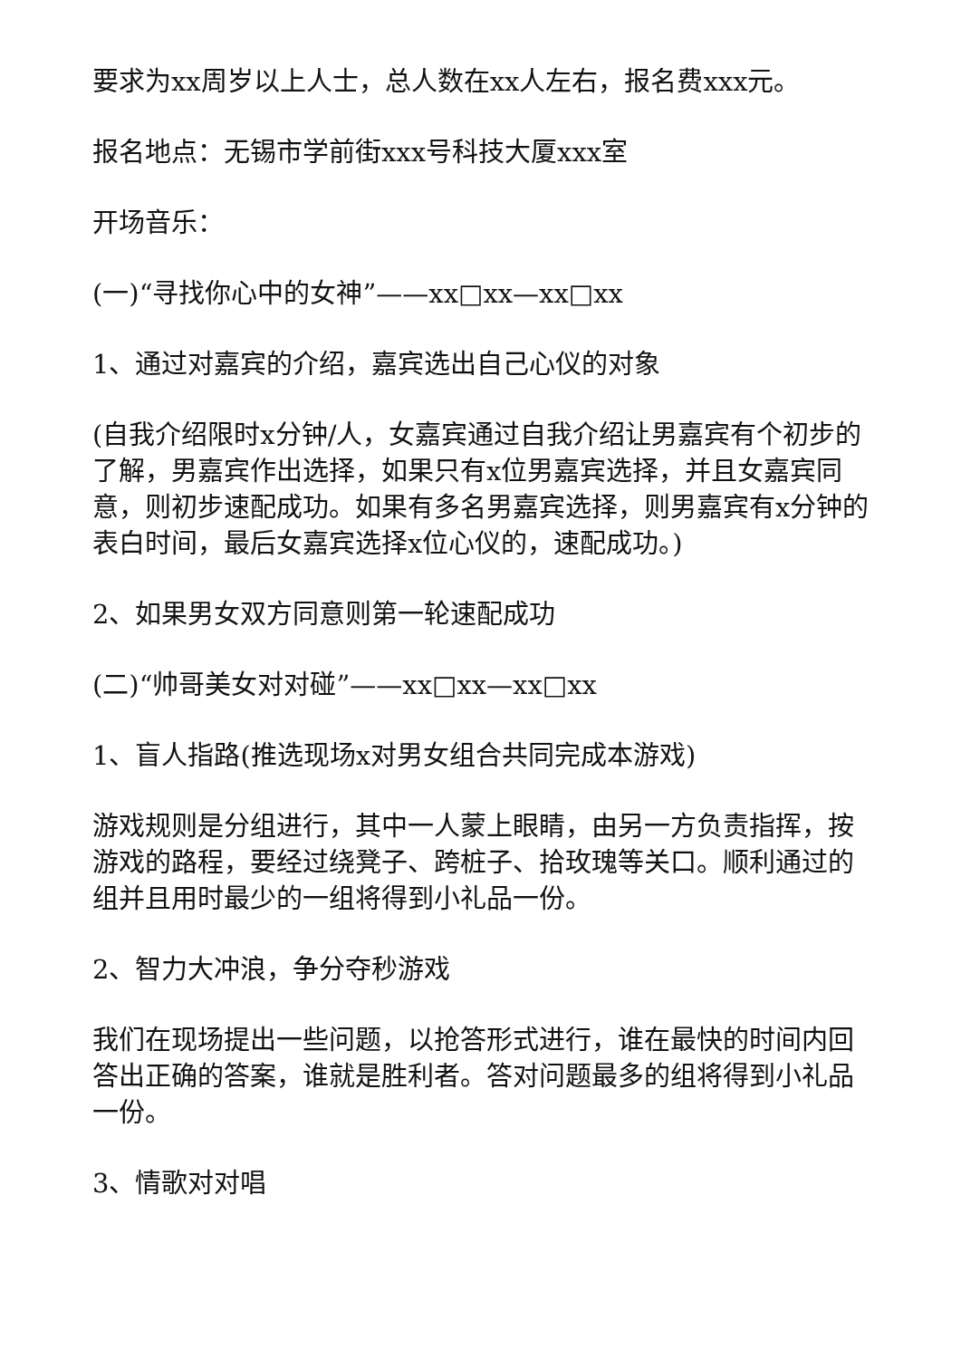要求为xx周岁以上人士，总人数在xx人左右，报名费xxx元。
报名地点：无锡市学前街xxx号科技大厦xxx室
开场音乐：
(一)“寻找你心中的女神”——xx□xx—xx□xx
1、通过对嘉宾的介绍，嘉宾选出自己心仪的对象
(自我介绍限时x分钟/人，女嘉宾通过自我介绍让男嘉宾有个初步的了解，男嘉宾作出选择，如果只有x位男嘉宾选择，并且女嘉宾同意，则初步速配成功。如果有多名男嘉宾选择，则男嘉宾有x分钟的表白时间，最后女嘉宾选择x位心仪的，速配成功。)
2、如果男女双方同意则第一轮速配成功
(二)“帅哥美女对对碰”——xx□xx—xx□xx
1、盲人指路(推选现场x对男女组合共同完成本游戏)
游戏规则是分组进行，其中一人蒙上眼睛，由另一方负责指挥，按游戏的路程，要经过绕凳子、跨桩子、拾玫瑰等关口。顺利通过的组并且用时最少的一组将得到小礼品一份。
2、智力大冲浪，争分夺秒游戏
我们在现场提出一些问题，以抢答形式进行，谁在最快的时间内回答出正确的答案，谁就是胜利者。答对问题最多的组将得到小礼品一份。
3、情歌对对唱